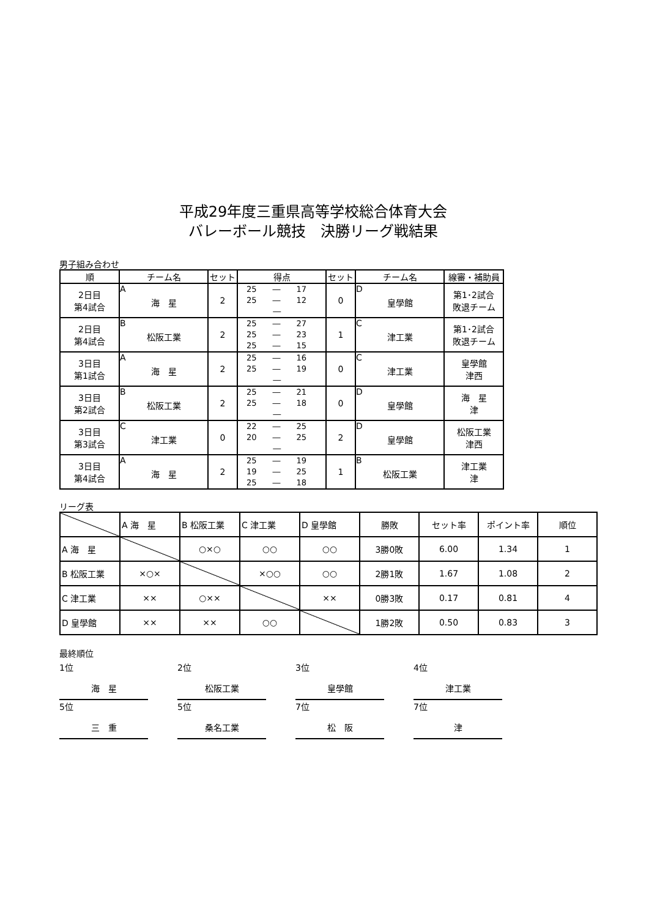平成29年度三重県高等学校総合体育大会
バレーボール競技　決勝リーグ戦結果
男子組み合わせ
| 順 | チーム名 | セット | 得点 | セット | チーム名 | 線審・補助員 |
| --- | --- | --- | --- | --- | --- | --- |
| 2日目 第4試合 | A 海 星 | 2 | 25 ― 17 25 ― 12 ― | 0 | D 皇學館 | 第1･2試合 敗退チーム |
| 2日目 第4試合 | B 松阪工業 | 2 | 25 ― 27 25 ― 23 25 ― 15 | 1 | C 津工業 | 第1･2試合 敗退チーム |
| 3日目 第1試合 | A 海 星 | 2 | 25 ― 16 25 ― 19 ― | 0 | C 津工業 | 皇學館 津西 |
| 3日目 第2試合 | B 松阪工業 | 2 | 25 ― 21 25 ― 18 ― | 0 | D 皇學館 | 海 星 津 |
| 3日目 第3試合 | C 津工業 | 0 | 22 ― 25 20 ― 25 ― | 2 | D 皇學館 | 松阪工業 津西 |
| 3日目 第4試合 | A 海 星 | 2 | 25 ― 19 19 ― 25 25 ― 18 | 1 | B 松阪工業 | 津工業 津 |
リーグ表
| | A 海 星 | B 松阪工業 | C 津工業 | D 皇學館 | 勝敗 | セット率 | ポイント率 | 順位 |
| A 海 星 | | ○×○ | ○○ | ○○ | 3勝0敗 | 6.00 | 1.34 | 1 |
| B 松阪工業 | ×○× | | ×○○ | ○○ | 2勝1敗 | 1.67 | 1.08 | 2 |
| C 津工業 | ×× | ○×× | | ×× | 0勝3敗 | 0.17 | 0.81 | 4 |
| D 皇學館 | ×× | ×× | ○○ | | 1勝2敗 | 0.50 | 0.83 | 3 |
最終順位
1位
海　星
2位
松阪工業
3位
皇學館
4位
津工業
5位
三　重
5位
桑名工業
7位
松　阪
7位
津